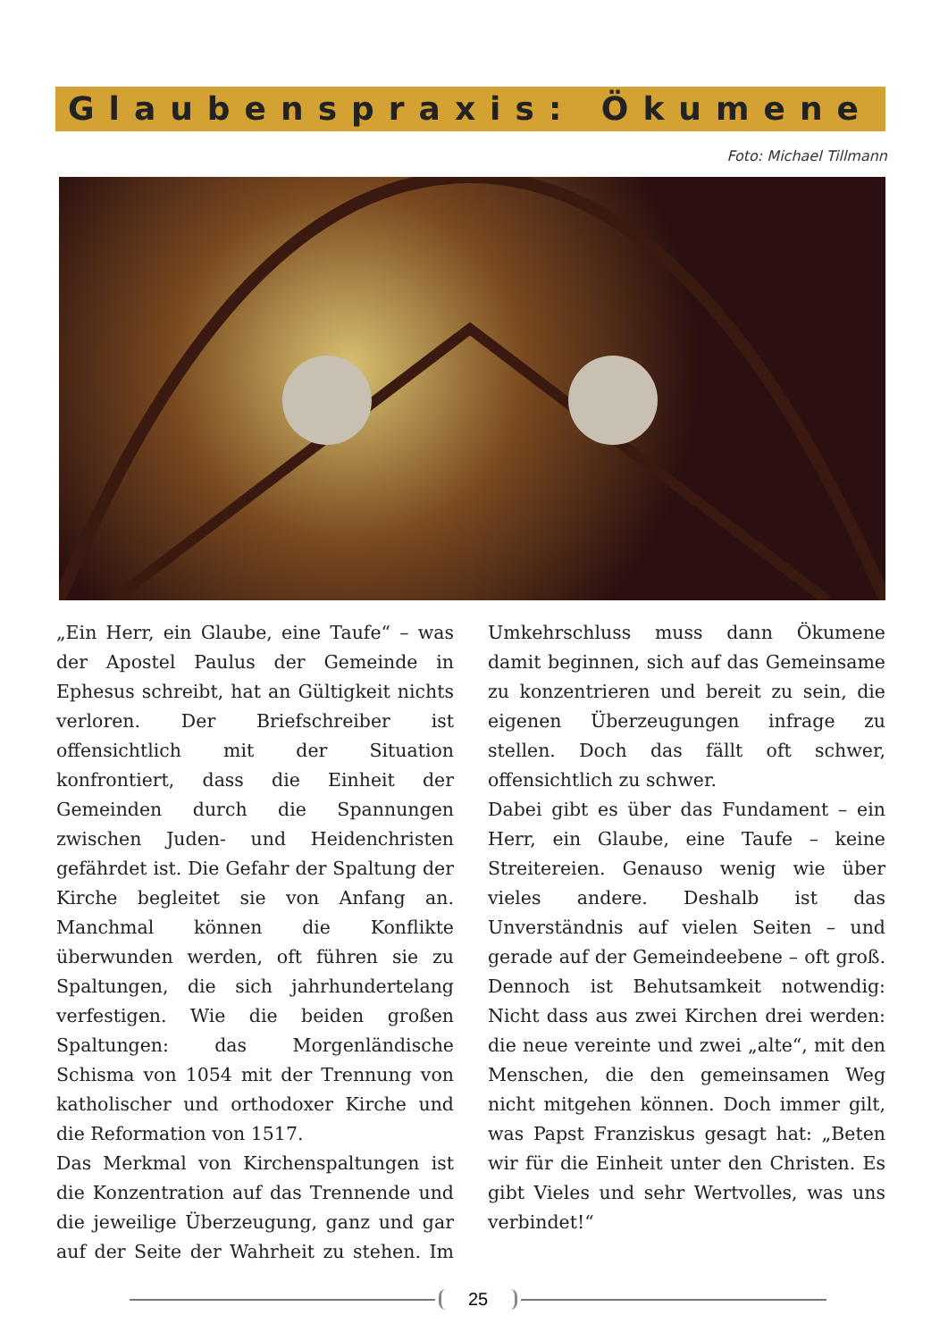Glaubenspraxis: Ökumene
Foto: Michael Tillmann
„Ein Herr, ein Glaube, eine Taufe“ – was der Apostel Paulus der Gemeinde in Ephesus schreibt, hat an Gültigkeit nichts verloren. Der Briefschreiber ist offensichtlich mit der Situation konfrontiert, dass die Einheit der Gemeinden durch die Spannungen zwischen Juden- und Heidenchristen gefährdet ist. Die Gefahr der Spaltung der Kirche begleitet sie von Anfang an. Manchmal können die Konflikte überwunden werden, oft führen sie zu Spaltungen, die sich jahrhundertelang verfestigen. Wie die beiden großen Spaltungen: das Morgenländische Schisma von 1054 mit der Trennung von katholischer und orthodoxer Kirche und die Reformation von 1517.
Das Merkmal von Kirchenspaltungen ist die Konzentration auf das Trennende und die jeweilige Überzeugung, ganz und gar auf der Seite der Wahrheit zu stehen. Im Umkehrschluss muss dann Ökumene damit beginnen, sich auf das Gemeinsame zu konzentrieren und bereit zu sein, die eigenen Überzeugungen infrage zu stellen. Doch das fällt oft schwer, offensichtlich zu schwer.
Dabei gibt es über das Fundament – ein Herr, ein Glaube, eine Taufe – keine Streitereien. Genauso wenig wie über vieles andere. Deshalb ist das Unverständnis auf vielen Seiten – und gerade auf der Gemeindeebene – oft groß. Dennoch ist Behutsamkeit notwendig: Nicht dass aus zwei Kirchen drei werden: die neue vereinte und zwei „alte“, mit den Menschen, die den gemeinsamen Weg nicht mitgehen können. Doch immer gilt, was Papst Franziskus gesagt hat: „Beten wir für die Einheit unter den Christen. Es gibt Vieles und sehr Wertvolles, was uns verbindet!“
25